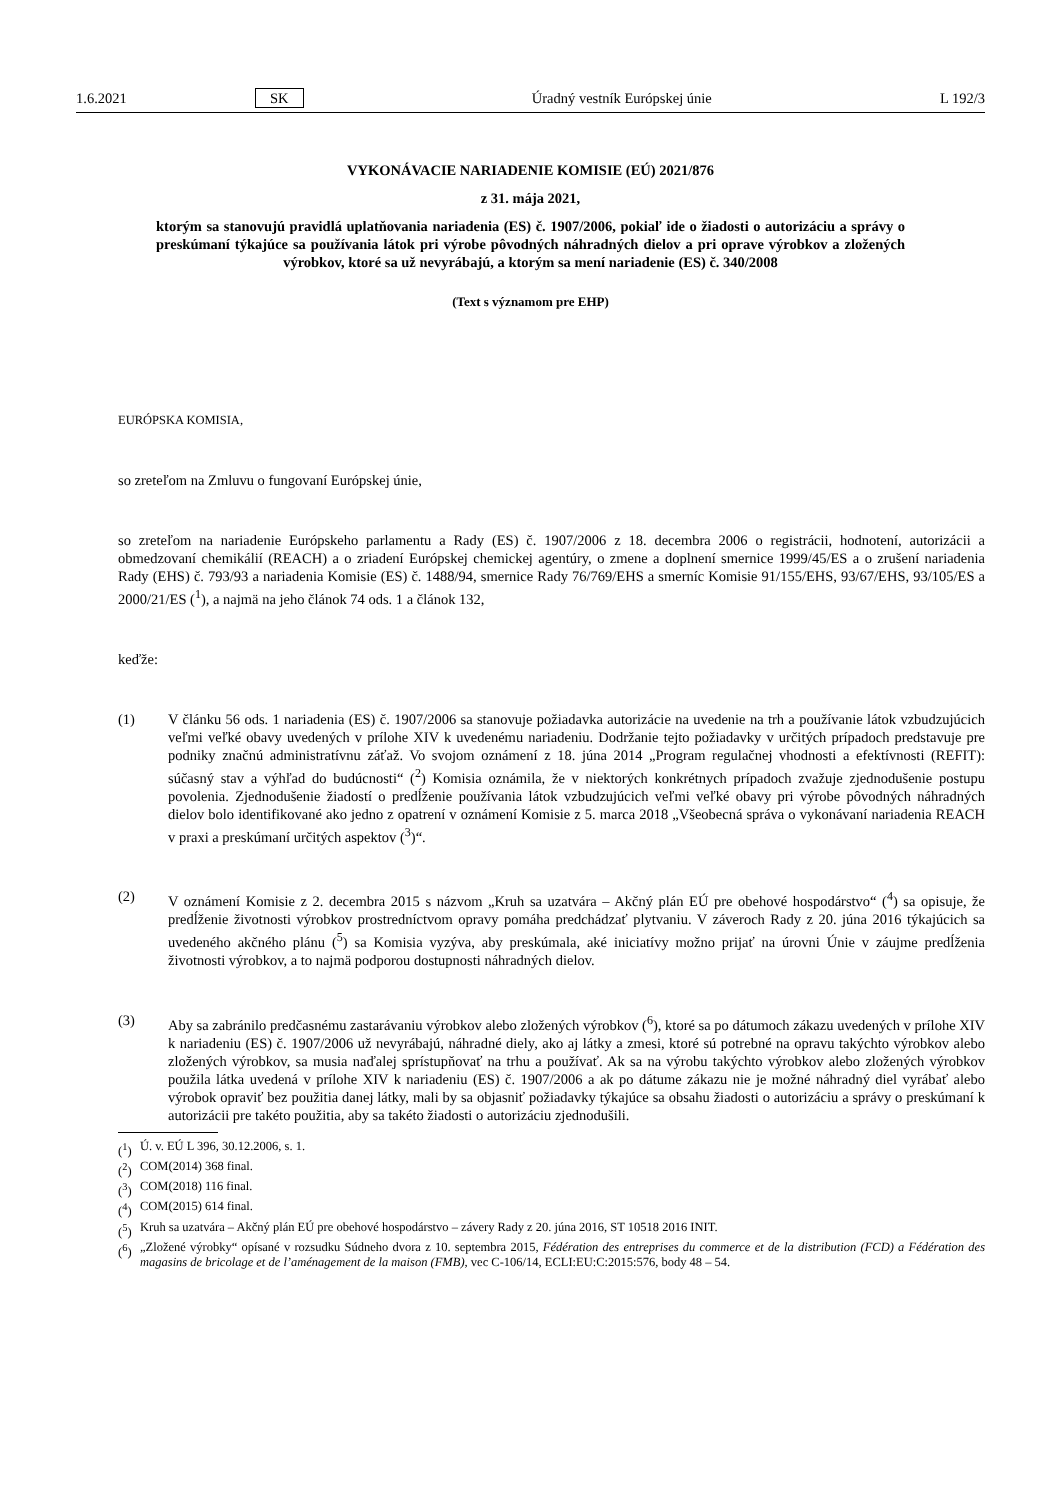1.6.2021 SK Úradný vestník Európskej únie L 192/3
VYKONÁVACIE NARIADENIE KOMISIE (EÚ) 2021/876
z 31. mája 2021,
ktorým sa stanovujú pravidlá uplatňovania nariadenia (ES) č. 1907/2006, pokiaľ ide o žiadosti o autorizáciu a správy o preskúmaní týkajúce sa používania látok pri výrobe pôvodných náhradných dielov a pri oprave výrobkov a zložených výrobkov, ktoré sa už nevyrábajú, a ktorým sa mení nariadenie (ES) č. 340/2008
(Text s významom pre EHP)
EURÓPSKA KOMISIA,
so zreteľom na Zmluvu o fungovaní Európskej únie,
so zreteľom na nariadenie Európskeho parlamentu a Rady (ES) č. 1907/2006 z 18. decembra 2006 o registrácii, hodnotení, autorizácii a obmedzovaní chemikálií (REACH) a o zriadení Európskej chemickej agentúry, o zmene a doplnení smernice 1999/45/ES a o zrušení nariadenia Rady (EHS) č. 793/93 a nariadenia Komisie (ES) č. 1488/94, smernice Rady 76/769/EHS a smerníc Komisie 91/155/EHS, 93/67/EHS, 93/105/ES a 2000/21/ES (<sup>1</sup>), a najmä na jeho článok 74 ods. 1 a článok 132,
keďže:
(1) V článku 56 ods. 1 nariadenia (ES) č. 1907/2006 sa stanovuje požiadavka autorizácie na uvedenie na trh a používanie látok vzbudzujúcich veľmi veľké obavy uvedených v prílohe XIV k uvedenému nariadeniu. Dodržanie tejto požiadavky v určitých prípadoch predstavuje pre podniky značnú administratívnu záťaž. Vo svojom oznámení z 18. júna 2014 „Program regulačnej vhodnosti a efektívnosti (REFIT): súčasný stav a výhľad do budúcnosti“ (<sup>2</sup>) Komisia oznámila, že v niektorých konkrétnych prípadoch zvažuje zjednodušenie postupu povolenia. Zjednodušenie žiadostí o predĺženie používania látok vzbudzujúcich veľmi veľké obavy pri výrobe pôvodných náhradných dielov bolo identifikované ako jedno z opatrení v oznámení Komisie z 5. marca 2018 „Všeobecná správa o vykonávaní nariadenia REACH v praxi a preskúmaní určitých aspektov (<sup>3</sup>)“.
(2) V oznámení Komisie z 2. decembra 2015 s názvom „Kruh sa uzatvára – Akčný plán EÚ pre obehové hospodárstvo“ (<sup>4</sup>) sa opisuje, že predĺženie životnosti výrobkov prostredníctvom opravy pomáha predchádzať plytvaniu. V záveroch Rady z 20. júna 2016 týkajúcich sa uvedeného akčného plánu (<sup>5</sup>) sa Komisia vyzýva, aby preskúmala, aké iniciatívy možno prijať na úrovni Únie v záujme predĺženia životnosti výrobkov, a to najmä podporou dostupnosti náhradných dielov.
(3) Aby sa zabránilo predčasnému zastarávaniu výrobkov alebo zložených výrobkov (<sup>6</sup>), ktoré sa po dátumoch zákazu uvedených v prílohe XIV k nariadeniu (ES) č. 1907/2006 už nevyrábajú, náhradné diely, ako aj látky a zmesi, ktoré sú potrebné na opravu takýchto výrobkov alebo zložených výrobkov, sa musia naďalej sprístupňovať na trhu a používať. Ak sa na výrobu takýchto výrobkov alebo zložených výrobkov použila látka uvedená v prílohe XIV k nariadeniu (ES) č. 1907/2006 a ak po dátume zákazu nie je možné náhradný diel vyrábať alebo výrobok opraviť bez použitia danej látky, mali by sa objasniť požiadavky týkajúce sa obsahu žiadosti o autorizáciu a správy o preskúmaní k autorizácii pre takéto použitia, aby sa takéto žiadosti o autorizáciu zjednodušili.
(<sup>1</sup>) Ú. v. EÚ L 396, 30.12.2006, s. 1.
(<sup>2</sup>) COM(2014) 368 final.
(<sup>3</sup>) COM(2018) 116 final.
(<sup>4</sup>) COM(2015) 614 final.
(<sup>5</sup>) Kruh sa uzatvára – Akčný plán EÚ pre obehové hospodárstvo – závery Rady z 20. júna 2016, ST 10518 2016 INIT.
(<sup>6</sup>)
„Zložené výrobky“ opísané v rozsudku Súdneho dvora z 10. septembra 2015, Fédération des entreprises du commerce et de la distribution (FCD) a Fédération des magasins de bricolage et de l’aménagement de la maison (FMB), vec C-106/14, ECLI:EU:C:2015:576, body 48 – 54.